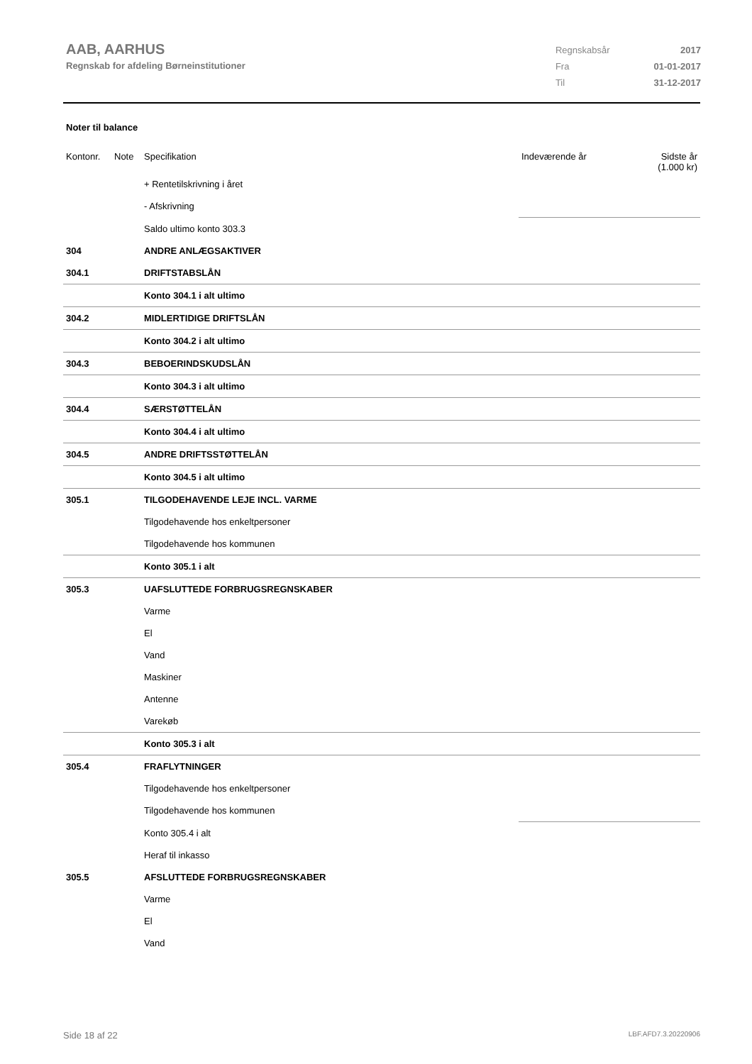AAB, AARHUS
Regnskab for afdeling Børneinstitutioner
| Regnskabsår | 2017 |
| Fra | 01-01-2017 |
| Til | 31-12-2017 |
Noter til balance
| Kontonr. | Note | Specifikation | Indeværende år | Sidste år (1.000 kr) |
| | | + Rentetilskrivning i året | | |
| | | - Afskrivning | | |
| | | Saldo ultimo konto 303.3 | | |
| 304 | | ANDRE ANLÆGSAKTIVER | | |
| 304.1 | | DRIFTSTABSLÅN | | |
| | | Konto 304.1 i alt ultimo | | |
| 304.2 | | MIDLERTIDIGE DRIFTSLÅN | | |
| | | Konto 304.2 i alt ultimo | | |
| 304.3 | | BEBOERINDSKUDSLÅN | | |
| | | Konto 304.3 i alt ultimo | | |
| 304.4 | | SÆRSTØTTELÅN | | |
| | | Konto 304.4 i alt ultimo | | |
| 304.5 | | ANDRE DRIFTSSTØTTELÅN | | |
| | | Konto 304.5 i alt ultimo | | |
| 305.1 | | TILGODEHAVENDE LEJE INCL. VARME | | |
| | | Tilgodehavende hos enkeltpersoner | | |
| | | Tilgodehavende hos kommunen | | |
| | | Konto 305.1 i alt | | |
| 305.3 | | UAFSLUTTEDE FORBRUGSREGNSKABER | | |
| | | Varme | | |
| | | El | | |
| | | Vand | | |
| | | Maskiner | | |
| | | Antenne | | |
| | | Varekøb | | |
| | | Konto 305.3 i alt | | |
| 305.4 | | FRAFLYTNINGER | | |
| | | Tilgodehavende hos enkeltpersoner | | |
| | | Tilgodehavende hos kommunen | | |
| | | Konto 305.4 i alt | | |
| | | Heraf til inkasso | | |
| 305.5 | | AFSLUTTEDE FORBRUGSREGNSKABER | | |
| | | Varme | | |
| | | El | | |
| | | Vand | | |
Side 18 af 22 LBF.AFD7.3.20220906